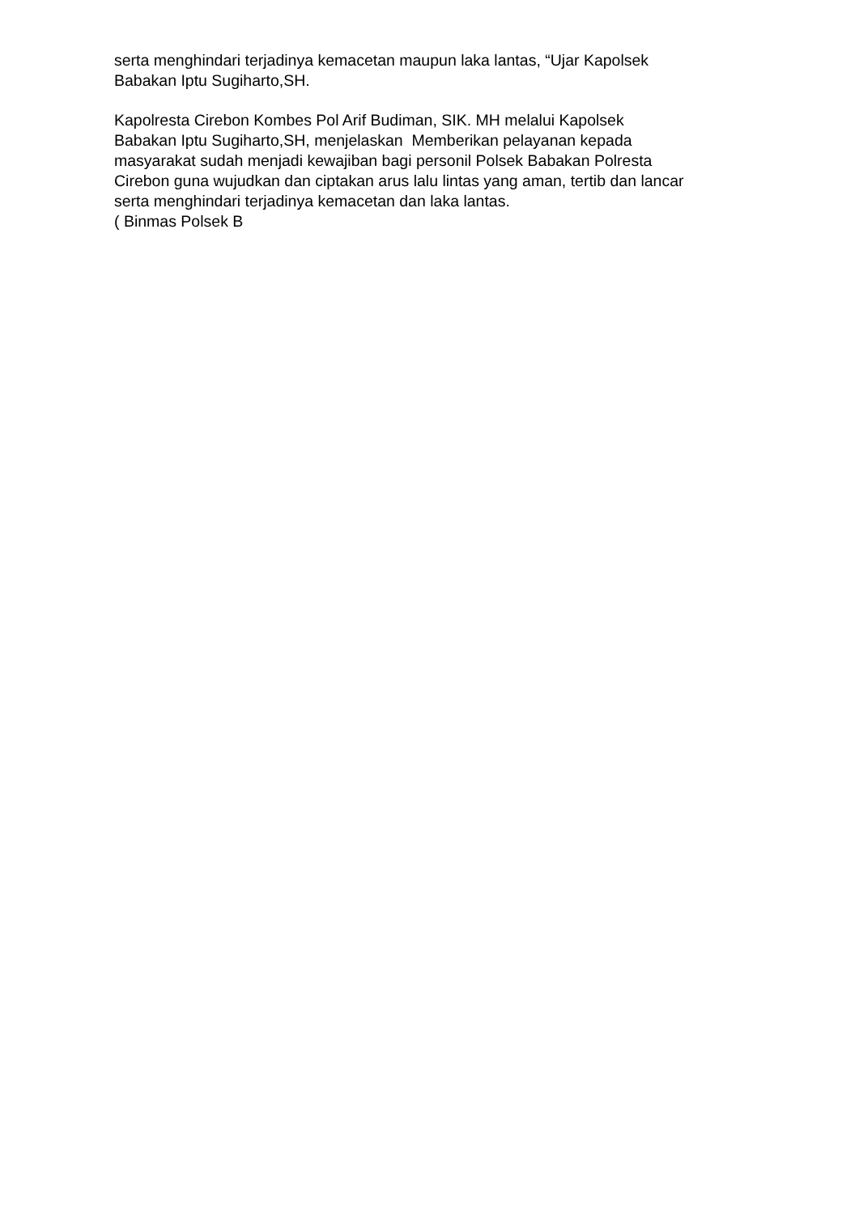serta menghindari terjadinya kemacetan maupun laka lantas, “Ujar Kapolsek
Babakan Iptu Sugiharto,SH.
Kapolresta Cirebon Kombes Pol Arif Budiman, SIK. MH melalui Kapolsek
Babakan Iptu Sugiharto,SH, menjelaskan Memberikan pelayanan kepada
masyarakat sudah menjadi kewajiban bagi personil Polsek Babakan Polresta
Cirebon guna wujudkan dan ciptakan arus lalu lintas yang aman, tertib dan lancar
serta menghindari terjadinya kemacetan dan laka lantas.
( Binmas Polsek B